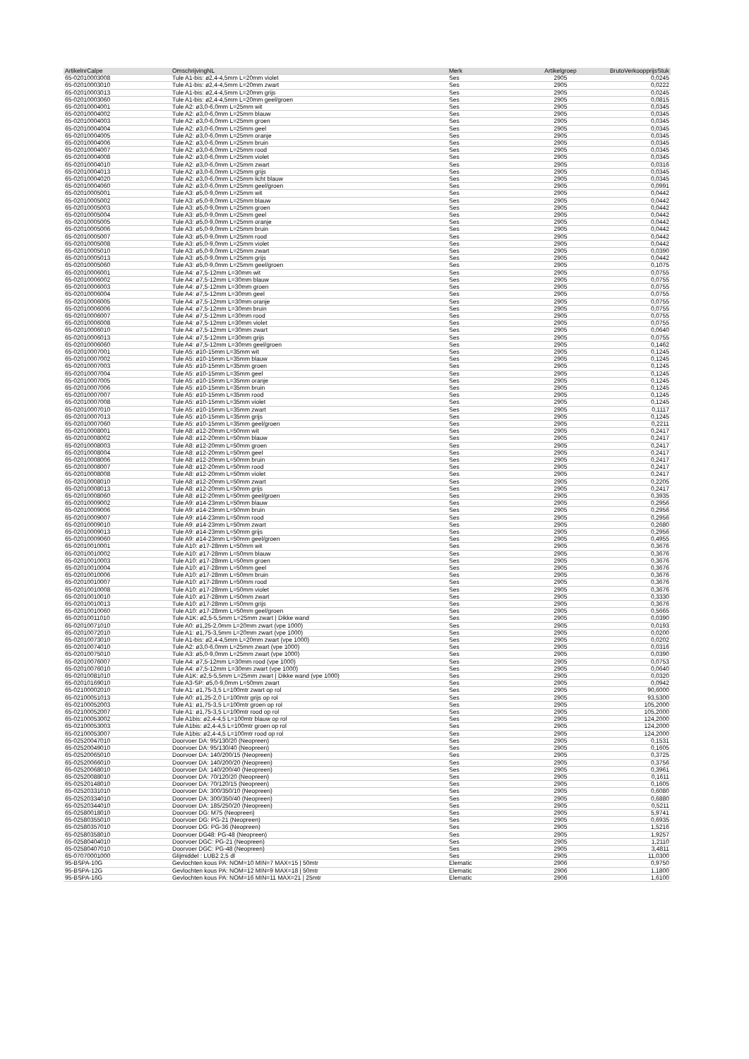| ArtikelnrCalpe | OmschrijvingNL | Merk | Artikelgroep | BrutoVerkoopprijsStuk |
| --- | --- | --- | --- | --- |
| 65-02010003008 | Tule A1-bis: ø2,4-4,5mm L=20mm violet | Ses | 2905 | 0,0245 |
| 65-02010003010 | Tule A1-bis: ø2,4-4,5mm L=20mm zwart | Ses | 2905 | 0,0222 |
| 65-02010003013 | Tule A1-bis: ø2,4-4,5mm L=20mm grijs | Ses | 2905 | 0,0245 |
| 65-02010003060 | Tule A1-bis: ø2,4-4,5mm L=20mm geel/groen | Ses | 2905 | 0,0815 |
| 65-02010004001 | Tule A2: ø3,0-6,0mm L=25mm wit | Ses | 2905 | 0,0345 |
| 65-02010004002 | Tule A2: ø3,0-6,0mm L=25mm blauw | Ses | 2905 | 0,0345 |
| 65-02010004003 | Tule A2: ø3,0-6,0mm L=25mm groen | Ses | 2905 | 0,0345 |
| 65-02010004004 | Tule A2: ø3,0-6,0mm L=25mm geel | Ses | 2905 | 0,0345 |
| 65-02010004005 | Tule A2: ø3,0-6,0mm L=25mm oranje | Ses | 2905 | 0,0345 |
| 65-02010004006 | Tule A2: ø3,0-6,0mm L=25mm bruin | Ses | 2905 | 0,0345 |
| 65-02010004007 | Tule A2: ø3,0-6,0mm L=25mm rood | Ses | 2905 | 0,0345 |
| 65-02010004008 | Tule A2: ø3,0-6,0mm L=25mm violet | Ses | 2905 | 0,0345 |
| 65-02010004010 | Tule A2: ø3,0-6,0mm L=25mm zwart | Ses | 2905 | 0,0316 |
| 65-02010004013 | Tule A2: ø3,0-6,0mm L=25mm grijs | Ses | 2905 | 0,0345 |
| 65-02010004020 | Tule A2: ø3,0-6,0mm L=25mm licht blauw | Ses | 2905 | 0,0345 |
| 65-02010004060 | Tule A2: ø3,0-6,0mm L=25mm geel/groen | Ses | 2905 | 0,0991 |
| 65-02010005001 | Tule A3: ø5,0-9,0mm L=25mm wit | Ses | 2905 | 0,0442 |
| 65-02010005002 | Tule A3: ø5,0-9,0mm L=25mm blauw | Ses | 2905 | 0,0442 |
| 65-02010005003 | Tule A3: ø5,0-9,0mm L=25mm groen | Ses | 2905 | 0,0442 |
| 65-02010005004 | Tule A3: ø5,0-9,0mm L=25mm geel | Ses | 2905 | 0,0442 |
| 65-02010005005 | Tule A3: ø5,0-9,0mm L=25mm oranje | Ses | 2905 | 0,0442 |
| 65-02010005006 | Tule A3: ø5,0-9,0mm L=25mm bruin | Ses | 2905 | 0,0442 |
| 65-02010005007 | Tule A3: ø5,0-9,0mm L=25mm rood | Ses | 2905 | 0,0442 |
| 65-02010005008 | Tule A3: ø5,0-9,0mm L=25mm violet | Ses | 2905 | 0,0442 |
| 65-02010005010 | Tule A3: ø5,0-9,0mm L=25mm zwart | Ses | 2905 | 0,0390 |
| 65-02010005013 | Tule A3: ø5,0-9,0mm L=25mm grijs | Ses | 2905 | 0,0442 |
| 65-02010005060 | Tule A3: ø5,0-9,0mm L=25mm geel/groen | Ses | 2905 | 0,1075 |
| 65-02010006001 | Tule A4: ø7,5-12mm L=30mm wit | Ses | 2905 | 0,0755 |
| 65-02010006002 | Tule A4: ø7,5-12mm L=30mm blauw | Ses | 2905 | 0,0755 |
| 65-02010006003 | Tule A4: ø7,5-12mm L=30mm groen | Ses | 2905 | 0,0755 |
| 65-02010006004 | Tule A4: ø7,5-12mm L=30mm geel | Ses | 2905 | 0,0755 |
| 65-02010006005 | Tule A4: ø7,5-12mm L=30mm oranje | Ses | 2905 | 0,0755 |
| 65-02010006006 | Tule A4: ø7,5-12mm L=30mm bruin | Ses | 2905 | 0,0755 |
| 65-02010006007 | Tule A4: ø7,5-12mm L=30mm rood | Ses | 2905 | 0,0755 |
| 65-02010006008 | Tule A4: ø7,5-12mm L=30mm violet | Ses | 2905 | 0,0755 |
| 65-02010006010 | Tule A4: ø7,5-12mm L=30mm zwart | Ses | 2905 | 0,0640 |
| 65-02010006013 | Tule A4: ø7,5-12mm L=30mm grijs | Ses | 2905 | 0,0755 |
| 65-02010006060 | Tule A4: ø7,5-12mm L=30mm geel/groen | Ses | 2905 | 0,1462 |
| 65-02010007001 | Tule A5: ø10-15mm L=35mm wit | Ses | 2905 | 0,1245 |
| 65-02010007002 | Tule A5: ø10-15mm L=35mm blauw | Ses | 2905 | 0,1245 |
| 65-02010007003 | Tule A5: ø10-15mm L=35mm groen | Ses | 2905 | 0,1245 |
| 65-02010007004 | Tule A5: ø10-15mm L=35mm geel | Ses | 2905 | 0,1245 |
| 65-02010007005 | Tule A5: ø10-15mm L=35mm oranje | Ses | 2905 | 0,1245 |
| 65-02010007006 | Tule A5: ø10-15mm L=35mm bruin | Ses | 2905 | 0,1245 |
| 65-02010007007 | Tule A5: ø10-15mm L=35mm rood | Ses | 2905 | 0,1245 |
| 65-02010007008 | Tule A5: ø10-15mm L=35mm violet | Ses | 2905 | 0,1245 |
| 65-02010007010 | Tule A5: ø10-15mm L=35mm zwart | Ses | 2905 | 0,1117 |
| 65-02010007013 | Tule A5: ø10-15mm L=35mm grijs | Ses | 2905 | 0,1245 |
| 65-02010007060 | Tule A5: ø10-15mm L=35mm geel/groen | Ses | 2905 | 0,2211 |
| 65-02010008001 | Tule A8: ø12-20mm L=50mm wit | Ses | 2905 | 0,2417 |
| 65-02010008002 | Tule A8: ø12-20mm L=50mm blauw | Ses | 2905 | 0,2417 |
| 65-02010008003 | Tule A8: ø12-20mm L=50mm groen | Ses | 2905 | 0,2417 |
| 65-02010008004 | Tule A8: ø12-20mm L=50mm geel | Ses | 2905 | 0,2417 |
| 65-02010008006 | Tule A8: ø12-20mm L=50mm bruin | Ses | 2905 | 0,2417 |
| 65-02010008007 | Tule A8: ø12-20mm L=50mm rood | Ses | 2905 | 0,2417 |
| 65-02010008008 | Tule A8: ø12-20mm L=50mm violet | Ses | 2905 | 0,2417 |
| 65-02010008010 | Tule A8: ø12-20mm L=50mm zwart | Ses | 2905 | 0,2205 |
| 65-02010008013 | Tule A8: ø12-20mm L=50mm grijs | Ses | 2905 | 0,2417 |
| 65-02010008060 | Tule A8: ø12-20mm L=50mm geel/groen | Ses | 2905 | 0,3935 |
| 65-02010009002 | Tule A9: ø14-23mm L=50mm blauw | Ses | 2905 | 0,2956 |
| 65-02010009006 | Tule A9: ø14-23mm L=50mm bruin | Ses | 2905 | 0,2956 |
| 65-02010009007 | Tule A9: ø14-23mm L=50mm rood | Ses | 2905 | 0,2956 |
| 65-02010009010 | Tule A9: ø14-23mm L=50mm zwart | Ses | 2905 | 0,2680 |
| 65-02010009013 | Tule A9: ø14-23mm L=50mm grijs | Ses | 2905 | 0,2956 |
| 65-02010009060 | Tule A9: ø14-23mm L=50mm geel/groen | Ses | 2905 | 0,4955 |
| 65-02010010001 | Tule A10: ø17-28mm L=50mm wit | Ses | 2905 | 0,3676 |
| 65-02010010002 | Tule A10: ø17-28mm L=50mm blauw | Ses | 2905 | 0,3676 |
| 65-02010010003 | Tule A10: ø17-28mm L=50mm groen | Ses | 2905 | 0,3676 |
| 65-02010010004 | Tule A10: ø17-28mm L=50mm geel | Ses | 2905 | 0,3676 |
| 65-02010010006 | Tule A10: ø17-28mm L=50mm bruin | Ses | 2905 | 0,3676 |
| 65-02010010007 | Tule A10: ø17-28mm L=50mm rood | Ses | 2905 | 0,3676 |
| 65-02010010008 | Tule A10: ø17-28mm L=50mm violet | Ses | 2905 | 0,3676 |
| 65-02010010010 | Tule A10: ø17-28mm L=50mm zwart | Ses | 2905 | 0,3330 |
| 65-02010010013 | Tule A10: ø17-28mm L=50mm grijs | Ses | 2905 | 0,3676 |
| 65-02010010060 | Tule A10: ø17-28mm L=50mm geel/groen | Ses | 2905 | 0,5665 |
| 65-02010011010 | Tule A1K: ø2,5-5,5mm L=25mm zwart / Dikke wand | Ses | 2905 | 0,0390 |
| 65-02010071010 | Tule A0: ø1,25-2,0mm L=20mm zwart (vpe 1000) | Ses | 2905 | 0,0193 |
| 65-02010072010 | Tule A1: ø1,75-3,5mm L=20mm zwart (vpe 1000) | Ses | 2905 | 0,0200 |
| 65-02010073010 | Tule A1-bis: ø2,4-4,5mm L=20mm zwart (vpe 1000) | Ses | 2905 | 0,0202 |
| 65-02010074010 | Tule A2: ø3,0-6,0mm L=25mm zwart (vpe 1000) | Ses | 2905 | 0,0316 |
| 65-02010075010 | Tule A3: ø5,0-9,0mm L=25mm zwart (vpe 1000) | Ses | 2905 | 0,0390 |
| 65-02010076007 | Tule A4: ø7,5-12mm L=30mm rood (vpe 1000) | Ses | 2905 | 0,0753 |
| 65-02010076010 | Tule A4: ø7,5-12mm L=30mm zwart (vpe 1000) | Ses | 2905 | 0,0640 |
| 65-02010081010 | Tule A1K: ø2,5-5,5mm L=25mm zwart / Dikke wand (vpe 1000) | Ses | 2905 | 0,0320 |
| 65-02010169010 | Tule A3-SP: ø5,0-9,0mm L=50mm zwart | Ses | 2905 | 0,0942 |
| 65-02100002010 | Tule A1: ø1,75-3,5 L=100mtr zwart op rol | Ses | 2905 | 90,6000 |
| 65-02100051013 | Tule A0: ø1,25-2,0 L=100mtr grijs op rol | Ses | 2905 | 93,5300 |
| 65-02100052003 | Tule A1: ø1,75-3,5 L=100mtr groen op rol | Ses | 2905 | 105,2000 |
| 65-02100052007 | Tule A1: ø1,75-3,5 L=100mtr rood op rol | Ses | 2905 | 105,2000 |
| 65-02100053002 | Tule A1bis: ø2,4-4,5 L=100mtr blauw op rol | Ses | 2905 | 124,2000 |
| 65-02100053003 | Tule A1bis: ø2,4-4,5 L=100mtr groen op rol | Ses | 2905 | 124,2000 |
| 65-02100053007 | Tule A1bis: ø2,4-4,5 L=100mtr rood op rol | Ses | 2905 | 124,2000 |
| 65-02520047010 | Doorvoer DA: 95/130/20 (Neopreen) | Ses | 2905 | 0,1531 |
| 65-02520049010 | Doorvoer DA: 95/130/40 (Neopreen) | Ses | 2905 | 0,1605 |
| 65-02520065010 | Doorvoer DA: 140/200/15 (Neopreen) | Ses | 2905 | 0,3725 |
| 65-02520066010 | Doorvoer DA: 140/200/20 (Neopreen) | Ses | 2905 | 0,3756 |
| 65-02520068010 | Doorvoer DA: 140/200/40 (Neopreen) | Ses | 2905 | 0,3961 |
| 65-02520088010 | Doorvoer DA: 70/120/20 (Neopreen) | Ses | 2905 | 0,1611 |
| 65-02520148010 | Doorvoer DA: 70/120/15 (Neopreen) | Ses | 2905 | 0,1605 |
| 65-02520331010 | Doorvoer DA: 300/350/10 (Neopreen) | Ses | 2905 | 0,6080 |
| 65-02520334010 | Doorvoer DA: 300/350/40 (Neopreen) | Ses | 2905 | 0,6880 |
| 65-02520344010 | Doorvoer DA: 185/250/20 (Neopreen) | Ses | 2905 | 0,5211 |
| 65-02580018010 | Doorvoer DG: M75 (Neopreen) | Ses | 2905 | 5,9741 |
| 65-02580355010 | Doorvoer DG: PG-21 (Neopreen) | Ses | 2905 | 0,6935 |
| 65-02580357010 | Doorvoer DG: PG-36 (Neopreen) | Ses | 2905 | 1,5216 |
| 65-02580358010 | Doorvoer DG48: PG-48 (Neopreen) | Ses | 2905 | 1,9257 |
| 65-02580404010 | Doorvoer DGC: PG-21 (Neopreen) | Ses | 2905 | 1,2110 |
| 65-02580407010 | Doorvoer DGC: PG-48 (Neopreen) | Ses | 2905 | 3,4811 |
| 65-07070001000 | Glijmiddel : LUB2 2,5 dl | Ses | 2905 | 11,0300 |
| 95-BSPA-10G | Gevlochten kous PA: NOM=10 MIN=7 MAX=15 / 50mtr | Elematic | 2906 | 0,9750 |
| 95-BSPA-12G | Gevlochten kous PA: NOM=12 MIN=9 MAX=18 / 50mtr | Elematic | 2906 | 1,1800 |
| 95-BSPA-16G | Gevlochten kous PA: NOM=16 MIN=11 MAX=21 / 25mtr | Elematic | 2906 | 1,6100 |